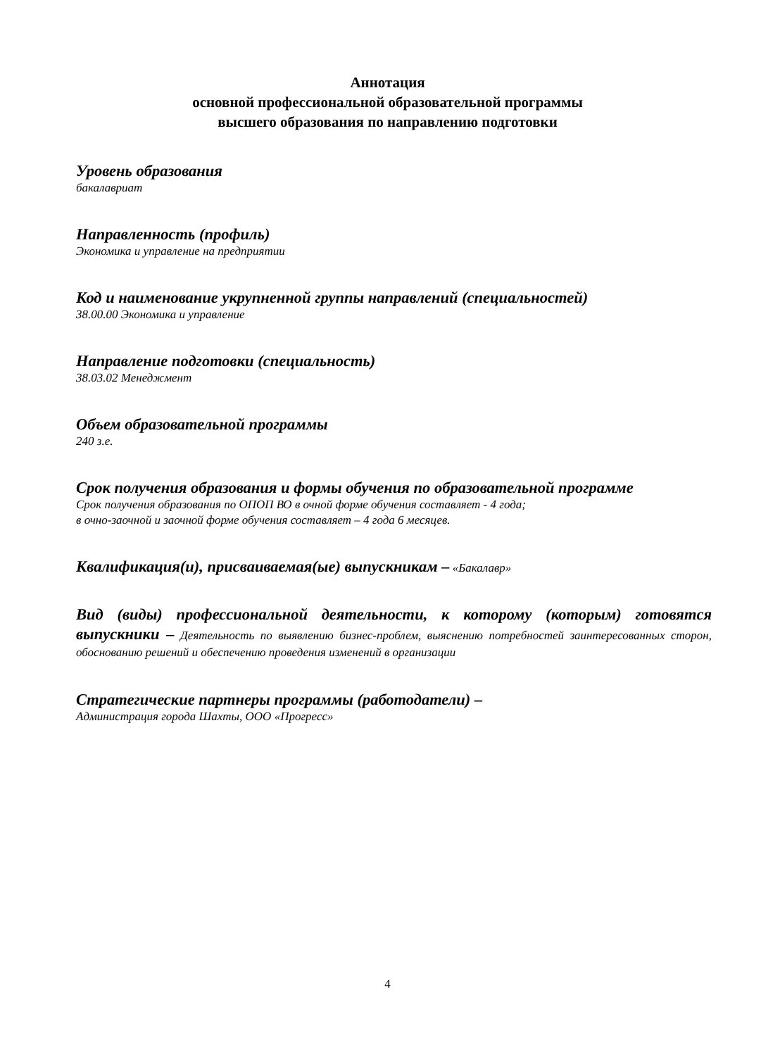Аннотация
основной профессиональной образовательной программы
высшего образования по направлению подготовки
Уровень образования
бакалавриат
Направленность (профиль)
Экономика и управление на предприятии
Код и наименование укрупненной группы направлений (специальностей)
38.00.00 Экономика и управление
Направление подготовки (специальность)
38.03.02 Менеджмент
Объем образовательной программы
240 з.е.
Срок получения образования и формы обучения по образовательной программе
Срок получения образования по ОПОП ВО в очной форме обучения составляет - 4 года;
в очно-заочной и заочной форме обучения составляет – 4 года 6 месяцев.
Квалификация(и), присваиваемая(ые) выпускникам – «Бакалавр»
Вид (виды) профессиональной деятельности, к которому (которым) готовятся выпускники – Деятельность по выявлению бизнес-проблем, выяснению потребностей заинтересованных сторон, обоснованию решений и обеспечению проведения изменений в организации
Стратегические партнеры программы (работодатели) –
Администрация города Шахты, ООО «Прогресс»
4